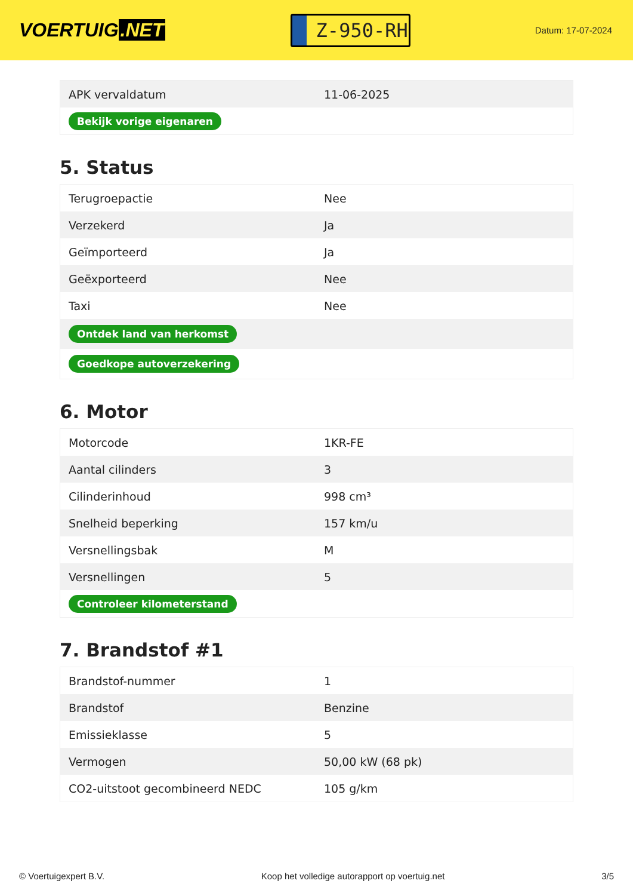VOERTUIG.NET
Z-950-RH
Datum: 17-07-2024
| APK vervaldatum | 11-06-2025 |
| Bekijk vorige eigenaren | |
5. Status
| Terugroepactie | Nee |
| Verzekerd | Ja |
| Geïmporteerd | Ja |
| Geëxporteerd | Nee |
| Taxi | Nee |
| Ontdek land van herkomst | |
| Goedkope autoverzekering | |
6. Motor
| Motorcode | 1KR-FE |
| Aantal cilinders | 3 |
| Cilinderinhoud | 998 cm³ |
| Snelheid beperking | 157 km/u |
| Versnellingsbak | M |
| Versnellingen | 5 |
| Controleer kilometerstand | |
7. Brandstof #1
| Brandstof-nummer | 1 |
| Brandstof | Benzine |
| Emissieklasse | 5 |
| Vermogen | 50,00 kW (68 pk) |
| CO2-uitstoot gecombineerd NEDC | 105 g/km |
© Voertuigexpert B.V. Koop het volledige autorapport op voertuig.net 3/5